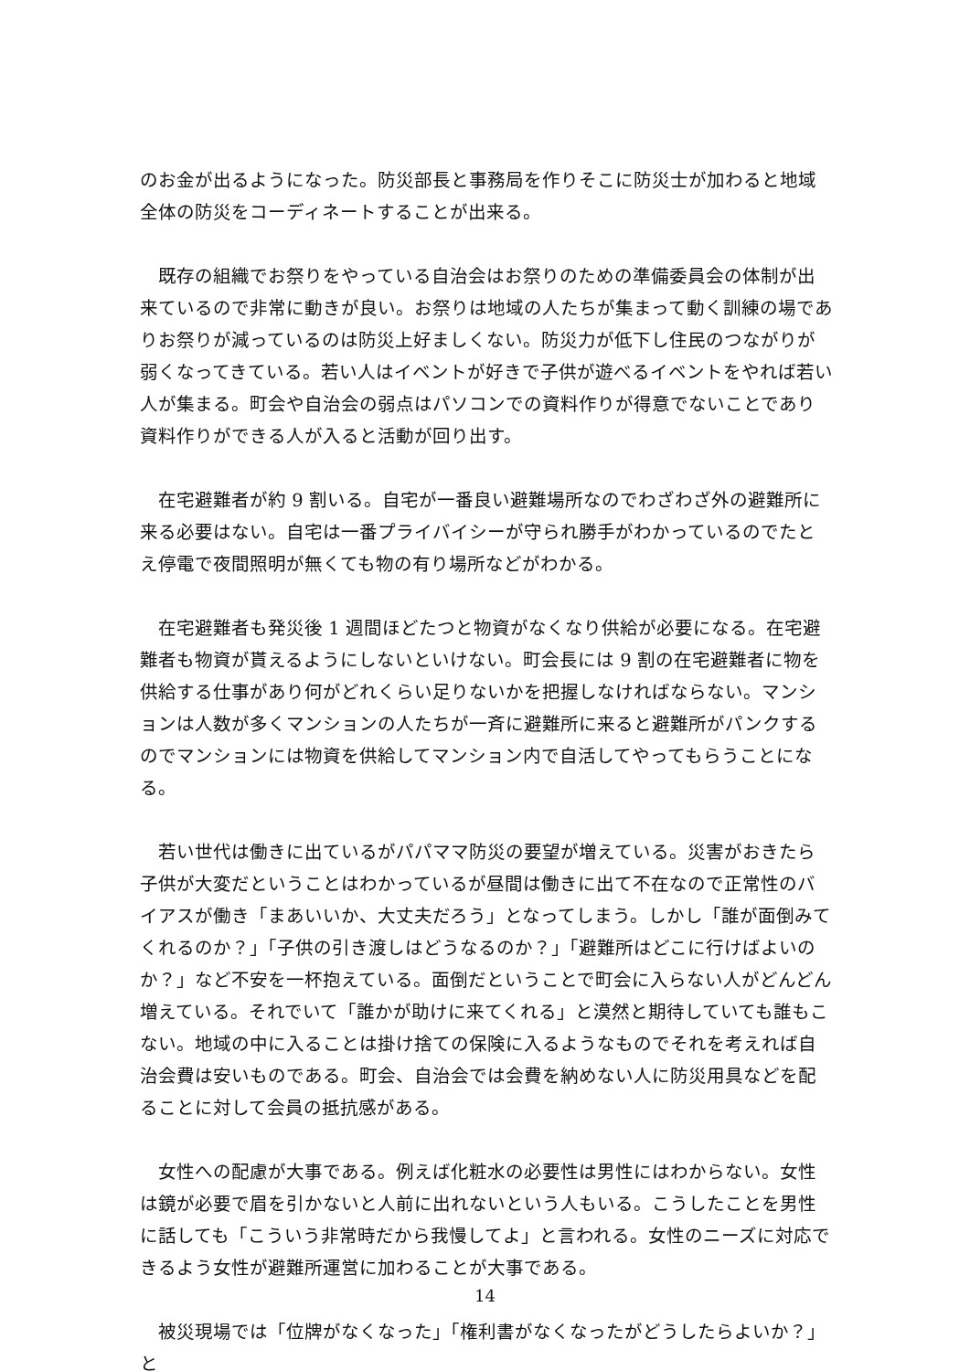のお金が出るようになった。防災部長と事務局を作りそこに防災士が加わると地域全体の防災をコーディネートすることが出来る。
　既存の組織でお祭りをやっている自治会はお祭りのための準備委員会の体制が出来ているので非常に動きが良い。お祭りは地域の人たちが集まって動く訓練の場でありお祭りが減っているのは防災上好ましくない。防災力が低下し住民のつながりが弱くなってきている。若い人はイベントが好きで子供が遊べるイベントをやれば若い人が集まる。町会や自治会の弱点はパソコンでの資料作りが得意でないことであり資料作りができる人が入ると活動が回り出す。
　在宅避難者が約 9 割いる。自宅が一番良い避難場所なのでわざわざ外の避難所に来る必要はない。自宅は一番プライバイシーが守られ勝手がわかっているのでたとえ停電で夜間照明が無くても物の有り場所などがわかる。
　在宅避難者も発災後 1 週間ほどたつと物資がなくなり供給が必要になる。在宅避難者も物資が貰えるようにしないといけない。町会長には 9 割の在宅避難者に物を供給する仕事があり何がどれくらい足りないかを把握しなければならない。マンションは人数が多くマンションの人たちが一斉に避難所に来ると避難所がパンクするのでマンションには物資を供給してマンション内で自活してやってもらうことになる。
　若い世代は働きに出ているがパパママ防災の要望が増えている。災害がおきたら子供が大変だということはわかっているが昼間は働きに出て不在なので正常性のバイアスが働き「まあいいか、大丈夫だろう」となってしまう。しかし「誰が面倒みてくれるのか？」「子供の引き渡しはどうなるのか？」「避難所はどこに行けばよいのか？」など不安を一杯抱えている。面倒だということで町会に入らない人がどんどん増えている。それでいて「誰かが助けに来てくれる」と漠然と期待していても誰もこない。地域の中に入ることは掛け捨ての保険に入るようなものでそれを考えれば自治会費は安いものである。町会、自治会では会費を納めない人に防災用具などを配ることに対して会員の抵抗感がある。
　女性への配慮が大事である。例えば化粧水の必要性は男性にはわからない。女性は鏡が必要で眉を引かないと人前に出れないという人もいる。こうしたことを男性に話しても「こういう非常時だから我慢してよ」と言われる。女性のニーズに対応できるよう女性が避難所運営に加わることが大事である。
　被災現場では「位牌がなくなった」「権利書がなくなったがどうしたらよいか？」と
14